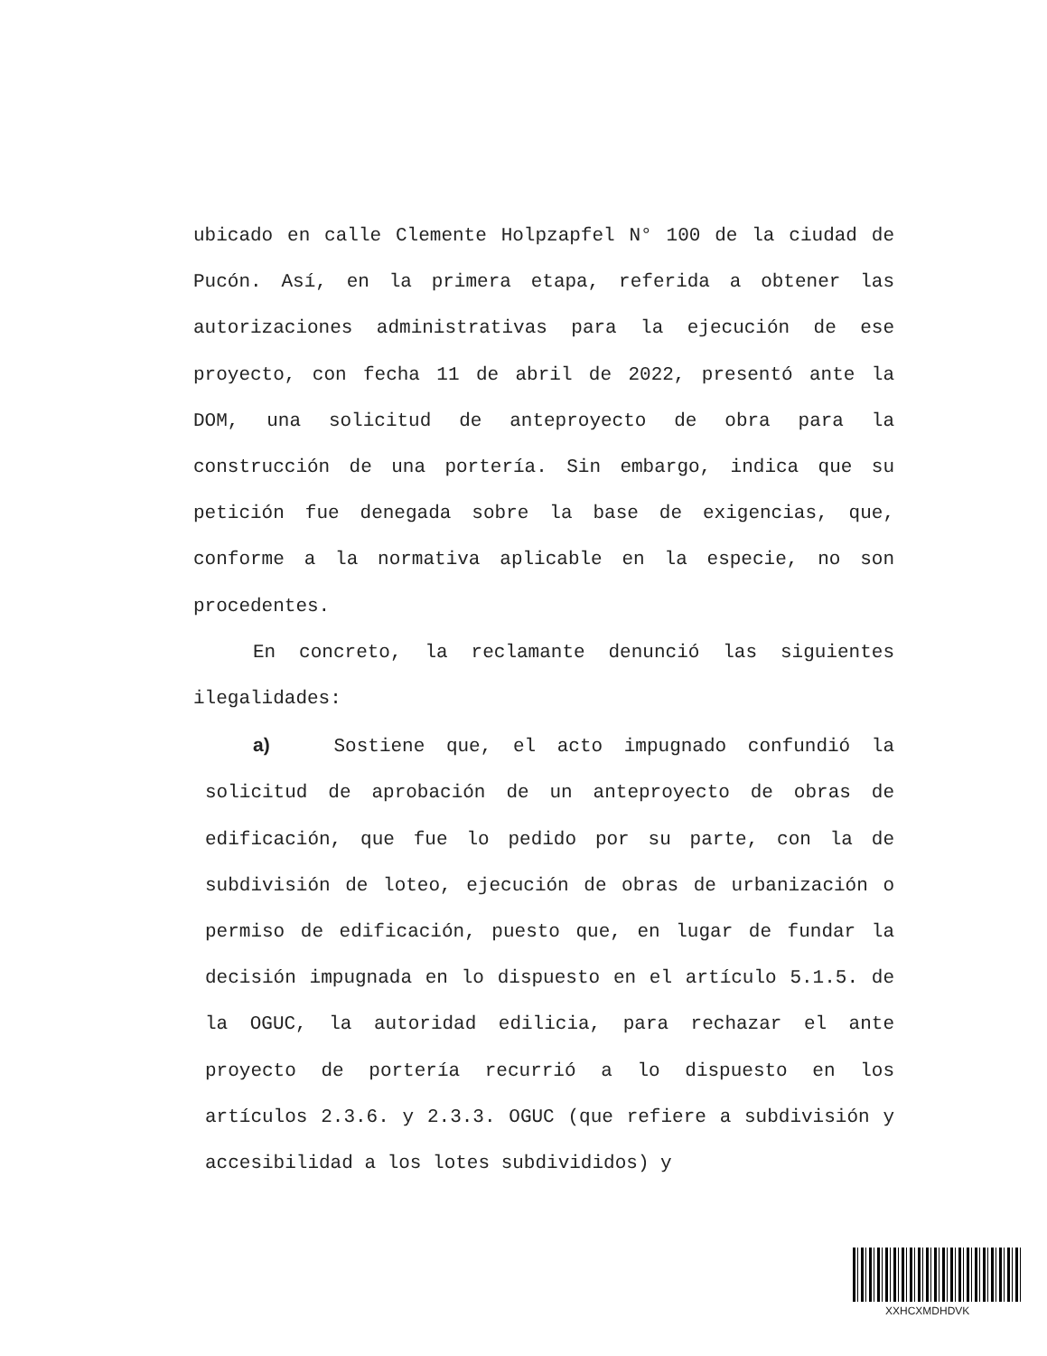ubicado en calle Clemente Holpzapfel N° 100 de la ciudad de Pucón. Así, en la primera etapa, referida a obtener las autorizaciones administrativas para la ejecución de ese proyecto, con fecha 11 de abril de 2022, presentó ante la DOM, una solicitud de anteproyecto de obra para la construcción de una portería. Sin embargo, indica que su petición fue denegada sobre la base de exigencias, que, conforme a la normativa aplicable en la especie, no son procedentes.
En concreto, la reclamante denunció las siguientes ilegalidades:
a) Sostiene que, el acto impugnado confundió la solicitud de aprobación de un anteproyecto de obras de edificación, que fue lo pedido por su parte, con la de subdivisión de loteo, ejecución de obras de urbanización o permiso de edificación, puesto que, en lugar de fundar la decisión impugnada en lo dispuesto en el artículo 5.1.5. de la OGUC, la autoridad edilicia, para rechazar el ante proyecto de portería recurrió a lo dispuesto en los artículos 2.3.6. y 2.3.3. OGUC (que refiere a subdivisión y accesibilidad a los lotes subdivididos) y
XXHCXMDHDVK